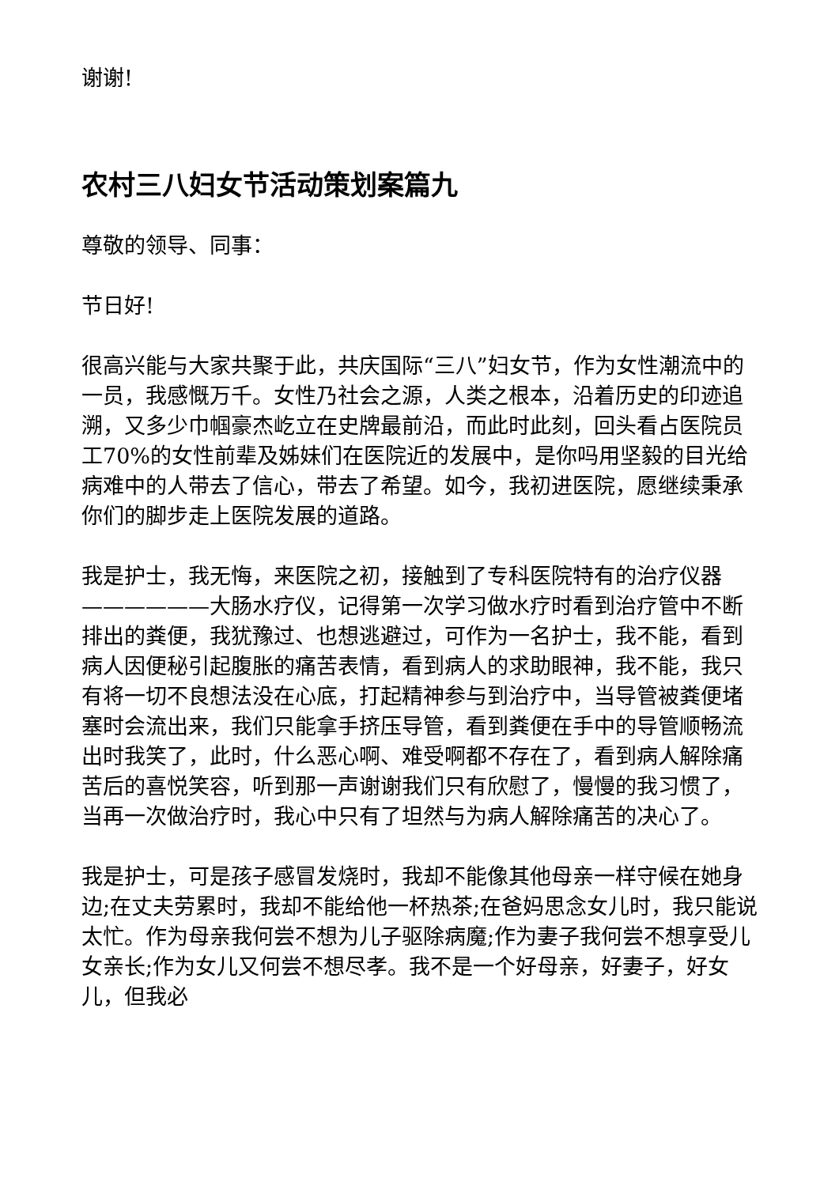谢谢!
农村三八妇女节活动策划案篇九
尊敬的领导、同事：
节日好!
很高兴能与大家共聚于此，共庆国际“三八”妇女节，作为女性潮流中的一员，我感慨万千。女性乃社会之源，人类之根本，沿着历史的印迹追溯，又多少巾帼豪杰屹立在史牌最前沿，而此时此刻，回头看占医院员工70%的女性前辈及姊妹们在医院近的发展中，是你吗用坚毅的目光给病难中的人带去了信心，带去了希望。如今，我初进医院，愿继续秉承你们的脚步走上医院发展的道路。
我是护士，我无悔，来医院之初，接触到了专科医院特有的治疗仪器——————大肠水疗仪，记得第一次学习做水疗时看到治疗管中不断排出的粪便，我犹豫过、也想逃避过，可作为一名护士，我不能，看到病人因便秘引起腹胀的痛苦表情，看到病人的求助眼神，我不能，我只有将一切不良想法没在心底，打起精神参与到治疗中，当导管被粪便堵塞时会流出来，我们只能拿手挤压导管，看到粪便在手中的导管顺畅流出时我笑了，此时，什么恶心啊、难受啊都不存在了，看到病人解除痛苦后的喜悦笑容，听到那一声谢谢我们只有欣慰了，慢慢的我习惯了，当再一次做治疗时，我心中只有了坦然与为病人解除痛苦的决心了。
我是护士，可是孩子感冒发烧时，我却不能像其他母亲一样守候在她身边;在丈夫劳累时，我却不能给他一杯热茶;在爸妈思念女儿时，我只能说太忙。作为母亲我何尝不想为儿子驱除病魔;作为妻子我何尝不想享受儿女亲长;作为女儿又何尝不想尽孝。我不是一个好母亲，好妻子，好女儿，但我必